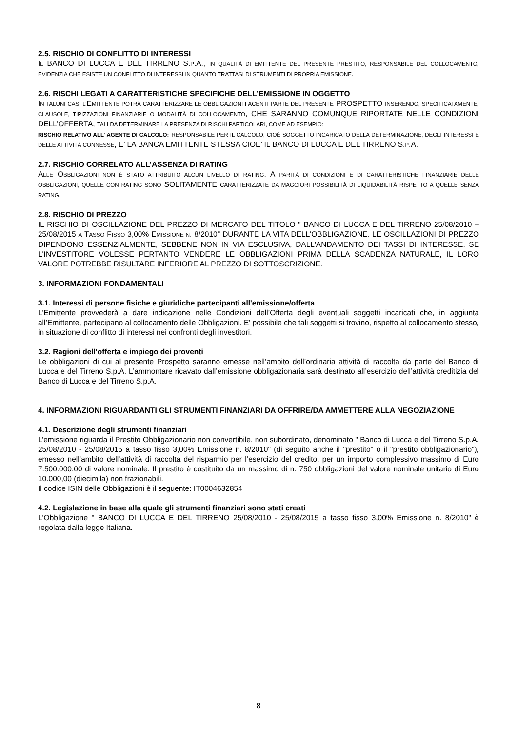2.5. RISCHIO DI CONFLITTO DI INTERESSI
IL BANCO DI LUCCA E DEL TIRRENO S.P.A., IN QUALITÀ DI EMITTENTE DEL PRESENTE PRESTITO, RESPONSABILE DEL COLLOCAMENTO, EVIDENZIA CHE ESISTE UN CONFLITTO DI INTERESSI IN QUANTO TRATTASI DI STRUMENTI DI PROPRIA EMISSIONE.
2.6. RISCHI LEGATI A CARATTERISTICHE SPECIFICHE DELL’EMISSIONE IN OGGETTO
IN TALUNI CASI L’EMITTENTE POTRÀ CARATTERIZZARE LE OBBLIGAZIONI FACENTI PARTE DEL PRESENTE PROSPETTO INSERENDO, SPECIFICATAMENTE, CLAUSOLE, TIPIZZAZIONI FINANZIARIE O MODALITÀ DI COLLOCAMENTO, CHE SARANNO COMUNQUE RIPORTATE NELLE CONDIZIONI DELL’OFFERTA, TALI DA DETERMINARE LA PRESENZA DI RISCHI PARTICOLARI, COME AD ESEMPIO:
RISCHIO RELATIVO ALL’ AGENTE DI CALCOLO: RESPONSABILE PER IL CALCOLO, CIOÈ SOGGETTO INCARICATO DELLA DETERMINAZIONE, DEGLI INTERESSI E DELLE ATTIVITÀ CONNESSE, E’ LA BANCA EMITTENTE STESSA CIOE’ IL BANCO DI LUCCA E DEL TIRRENO S.P.A.
2.7. RISCHIO CORRELATO ALL’ASSENZA DI RATING
ALLE OBBLIGAZIONI NON È STATO ATTRIBUITO ALCUN LIVELLO DI RATING. A PARITÀ DI CONDIZIONI E DI CARATTERISTICHE FINANZIARIE DELLE OBBLIGAZIONI, QUELLE CON RATING SONO SOLITAMENTE CARATTERIZZATE DA MAGGIORI POSSIBILITÀ DI LIQUIDABILITÀ RISPETTO A QUELLE SENZA RATING.
2.8. RISCHIO DI PREZZO
IL RISCHIO DI OSCILLAZIONE DEL PREZZO DI MERCATO DEL TITOLO " BANCO DI LUCCA E DEL TIRRENO 25/08/2010 – 25/08/2015 A TASSO FISSO 3,00% EMISSIONE N. 8/2010" DURANTE LA VITA DELL'OBBLIGAZIONE. LE OSCILLAZIONI DI PREZZO DIPENDONO ESSENZIALMENTE, SEBBENE NON IN VIA ESCLUSIVA, DALL'ANDAMENTO DEI TASSI DI INTERESSE. SE L'INVESTITORE VOLESSE PERTANTO VENDERE LE OBBLIGAZIONI PRIMA DELLA SCADENZA NATURALE, IL LORO VALORE POTREBBE RISULTARE INFERIORE AL PREZZO DI SOTTOSCRIZIONE.
3. INFORMAZIONI FONDAMENTALI
3.1. Interessi di persone fisiche e giuridiche partecipanti all'emissione/offerta
L'Emittente provvederà a dare indicazione nelle Condizioni dell’Offerta degli eventuali soggetti incaricati che, in aggiunta all’Emittente, partecipano al collocamento delle Obbligazioni. E' possibile che tali soggetti si trovino, rispetto al collocamento stesso, in situazione di conflitto di interessi nei confronti degli investitori.
3.2. Ragioni dell'offerta e impiego dei proventi
Le obbligazioni di cui al presente Prospetto saranno emesse nell’ambito dell’ordinaria attività di raccolta da parte del Banco di Lucca e del Tirreno S.p.A. L’ammontare ricavato dall’emissione obbligazionaria sarà destinato all’esercizio dell’attività creditizia del Banco di Lucca e del Tirreno S.p.A.
4. INFORMAZIONI RIGUARDANTI GLI STRUMENTI FINANZIARI DA OFFRIRE/DA AMMETTERE ALLA NEGOZIAZIONE
4.1. Descrizione degli strumenti finanziari
L’emissione riguarda il Prestito Obbligazionario non convertibile, non subordinato, denominato " Banco di Lucca e del Tirreno S.p.A. 25/08/2010 - 25/08/2015 a tasso fisso 3,00% Emissione n. 8/2010" (di seguito anche il "prestito" o il "prestito obbligazionario"), emesso nell’ambito dell’attività di raccolta del risparmio per l’esercizio del credito, per un importo complessivo massimo di Euro 7.500.000,00 di valore nominale. Il prestito è costituito da un massimo di n. 750 obbligazioni del valore nominale unitario di Euro 10.000,00 (diecimila) non frazionabili.
Il codice ISIN delle Obbligazioni è il seguente: IT0004632854
4.2. Legislazione in base alla quale gli strumenti finanziari sono stati creati
L'Obbligazione " BANCO DI LUCCA E DEL TIRRENO 25/08/2010 - 25/08/2015 a tasso fisso 3,00% Emissione n. 8/2010" è regolata dalla legge Italiana.
8